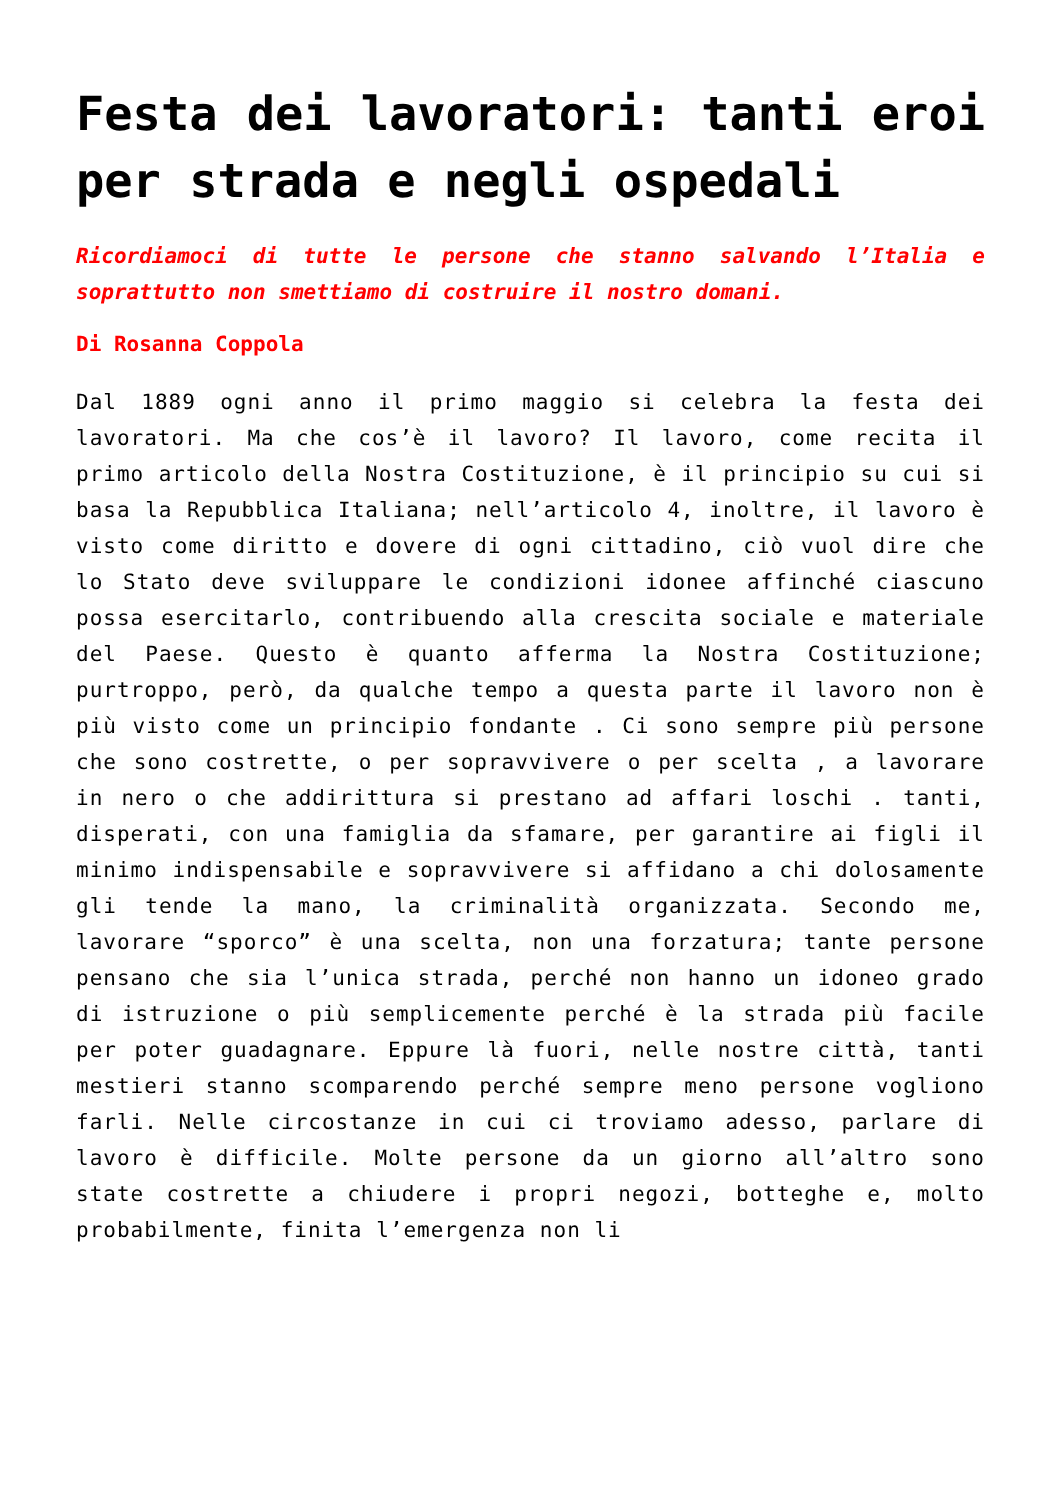Festa dei lavoratori: tanti eroi per strada e negli ospedali
Ricordiamoci di tutte le persone che stanno salvando l’Italia e soprattutto non smettiamo di costruire il nostro domani.
Di Rosanna Coppola
Dal 1889 ogni anno il primo maggio si celebra la festa dei lavoratori. Ma che cos’è il lavoro? Il lavoro, come recita il primo articolo della Nostra Costituzione, è il principio su cui si basa la Repubblica Italiana; nell’articolo 4, inoltre, il lavoro è visto come diritto e dovere di ogni cittadino, ciò vuol dire che lo Stato deve sviluppare le condizioni idonee affinché ciascuno possa esercitarlo, contribuendo alla crescita sociale e materiale del Paese. Questo è quanto afferma la Nostra Costituzione; purtroppo, però, da qualche tempo a questa parte il lavoro non è più visto come un principio fondante . Ci sono sempre più persone che sono costrette, o per sopravvivere o per scelta , a lavorare in nero o che addirittura si prestano ad affari loschi . tanti, disperati, con una famiglia da sfamare, per garantire ai figli il minimo indispensabile e sopravvivere si affidano a chi dolosamente gli tende la mano, la criminalità organizzata. Secondo me, lavorare “sporco” è una scelta, non una forzatura; tante persone pensano che sia l’unica strada, perché non hanno un idoneo grado di istruzione o più semplicemente perché è la strada più facile per poter guadagnare. Eppure là fuori, nelle nostre città, tanti mestieri stanno scomparendo perché sempre meno persone vogliono farli. Nelle circostanze in cui ci troviamo adesso, parlare di lavoro è difficile. Molte persone da un giorno all’altro sono state costrette a chiudere i propri negozi, botteghe e, molto probabilmente, finita l’emergenza non li